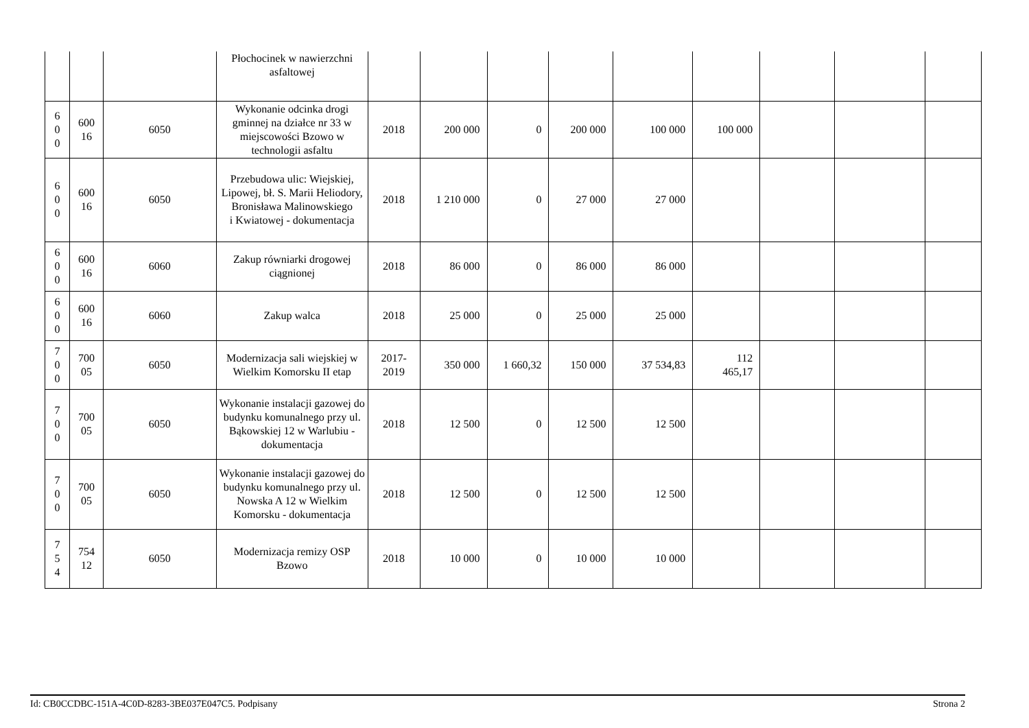| | | | Płochocinek w nawierzchni asfaltowej | | | | | | | | | |
| 6 0 0 | 600 16 | 6050 | Wykonanie odcinka drogi gminnej na działce nr 33 w miejscowości Bzowo w technologii asfaltu | 2018 | 200 000 | 0 | 200 000 | 100 000 | 100 000 | | | |
| 6 0 0 | 600 16 | 6050 | Przebudowa ulic: Wiejskiej, Lipowej, bł. S. Marii Heliodory, Bronisława Malinowskiego i Kwiatowej - dokumentacja | 2018 | 1 210 000 | 0 | 27 000 | 27 000 | | | | |
| 6 0 0 | 600 16 | 6060 | Zakup równiarki drogowej ciągnionej | 2018 | 86 000 | 0 | 86 000 | 86 000 | | | | |
| 6 0 0 | 600 16 | 6060 | Zakup walca | 2018 | 25 000 | 0 | 25 000 | 25 000 | | | | |
| 7 0 0 | 700 05 | 6050 | Modernizacja sali wiejskiej w Wielkim Komorsku II etap | 2017- 2019 | 350 000 | 1 660,32 | 150 000 | 37 534,83 | 112 465,17 | | | |
| 7 0 0 | 700 05 | 6050 | Wykonanie instalacji gazowej do budynku komunalnego przy ul. Bąkowskiej 12 w Warlubiu - dokumentacja | 2018 | 12 500 | 0 | 12 500 | 12 500 | | | | |
| 7 0 0 | 700 05 | 6050 | Wykonanie instalacji gazowej do budynku komunalnego przy ul. Nowska A 12 w Wielkim Komorsku - dokumentacja | 2018 | 12 500 | 0 | 12 500 | 12 500 | | | | |
| 7 5 4 | 754 12 | 6050 | Modernizacja remizy OSP Bzowo | 2018 | 10 000 | 0 | 10 000 | 10 000 | | | | |
Id: CB0CCDBC-151A-4C0D-8283-3BE037E047C5. Podpisany Strona 2